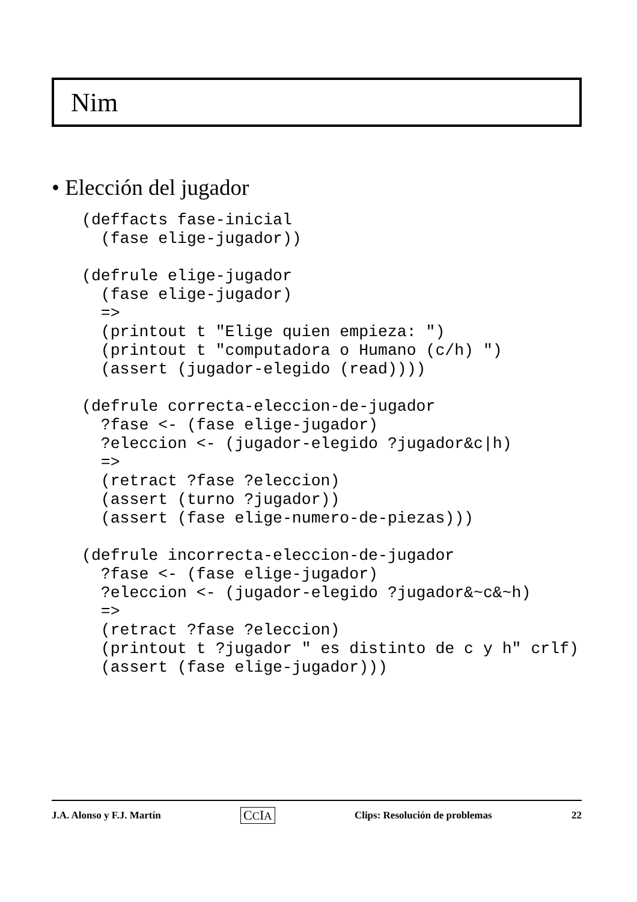Nim
• Elección del jugador
(deffacts fase-inicial
  (fase elige-jugador))

(defrule elige-jugador
  (fase elige-jugador)
  =>
  (printout t "Elige quien empieza: ")
  (printout t "computadora o Humano (c/h) ")
  (assert (jugador-elegido (read))))

(defrule correcta-eleccion-de-jugador
  ?fase <- (fase elige-jugador)
  ?eleccion <- (jugador-elegido ?jugador&c|h)
  =>
  (retract ?fase ?eleccion)
  (assert (turno ?jugador))
  (assert (fase elige-numero-de-piezas)))

(defrule incorrecta-eleccion-de-jugador
  ?fase <- (fase elige-jugador)
  ?eleccion <- (jugador-elegido ?jugador&~c&~h)
  =>
  (retract ?fase ?eleccion)
  (printout t ?jugador " es distinto de c y h" crlf)
  (assert (fase elige-jugador)))
J.A. Alonso y F.J. Martín CCIA Clips: Resolución de problemas 22